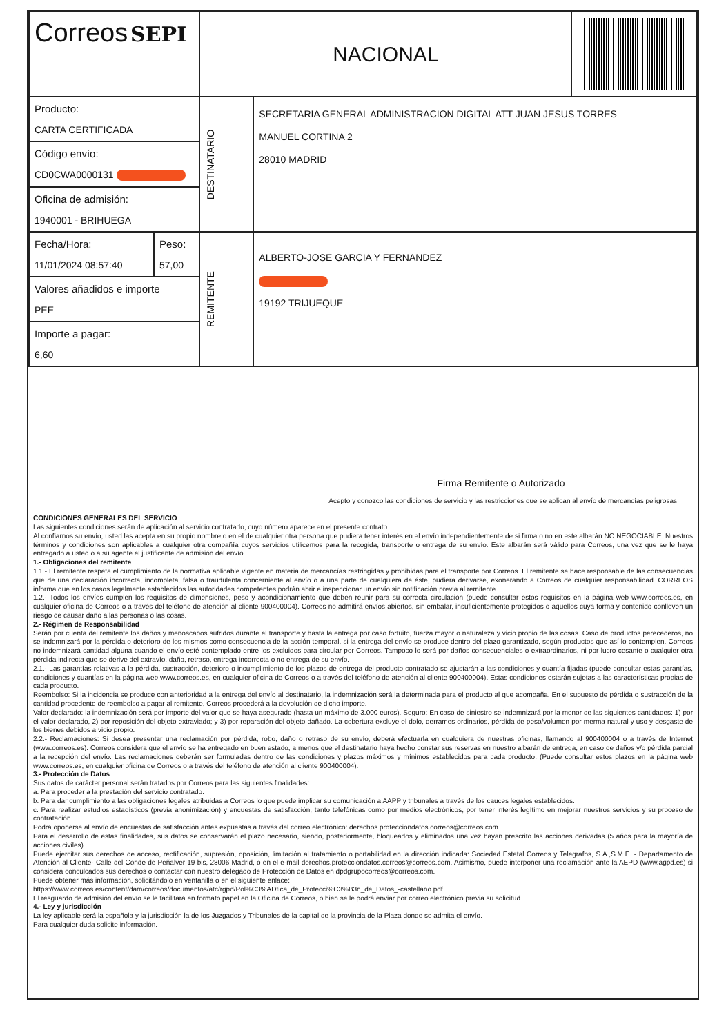| Correos SEPI | | NACIONAL | | |
| Producto: CARTA CERTIFICADA | | DESTINATARIO | SECRETARIA GENERAL ADMINISTRACION DIGITAL ATT JUAN JESUS TORRES MANUEL CORTINA 2 28010 MADRID | |
| Código envío: CD0CWA0000131 | | | | |
| Oficina de admisión: 1940001 - BRIHUEGA | | | | |
| Fecha/Hora: 11/01/2024 08:57:40 | Peso: 57,00 | REMITENTE | ALBERTO-JOSE GARCIA Y FERNANDEZ 19192 TRIJUEQUE | |
| Valores añadidos e importe PEE | | | | |
| Importe a pagar: 6,60 | | | | |
Firma Remitente o Autorizado
Acepto y conozco las condiciones de servicio y las restricciones que se aplican al envío de mercancías peligrosas
CONDICIONES GENERALES DEL SERVICIO
Las siguientes condiciones serán de aplicación al servicio contratado, cuyo número aparece en el presente contrato.
Al confiarnos su envío, usted las acepta en su propio nombre o en el de cualquier otra persona que pudiera tener interés en el envío independientemente de si firma o no en este albarán NO NEGOCIABLE. Nuestros términos y condiciones son aplicables a cualquier otra compañía cuyos servicios utilicemos para la recogida, transporte o entrega de su envío. Este albarán será válido para Correos, una vez que se le haya entregado a usted o a su agente el justificante de admisión del envío.
1.- Obligaciones del remitente
1.1.- El remitente respeta el cumplimiento de la normativa aplicable vigente en materia de mercancías restringidas y prohibidas para el transporte por Correos. El remitente se hace responsable de las consecuencias que de una declaración incorrecta, incompleta, falsa o fraudulenta concerniente al envío o a una parte de cualquiera de éste, pudiera derivarse, exonerando a Correos de cualquier responsabilidad. CORREOS informa que en los casos legalmente establecidos las autoridades competentes podrán abrir e inspeccionar un envío sin notificación previa al remitente.
1.2.- Todos los envíos cumplen los requisitos de dimensiones, peso y acondicionamiento que deben reunir para su correcta circulación (puede consultar estos requisitos en la página web www.correos.es, en cualquier oficina de Correos o a través del teléfono de atención al cliente 900400004). Correos no admitirá envíos abiertos, sin embalar, insuficientemente protegidos o aquellos cuya forma y contenido conlleven un riesgo de causar daño a las personas o las cosas.
2.- Régimen de Responsabilidad
Serán por cuenta del remitente los daños y menoscabos sufridos durante el transporte y hasta la entrega por caso fortuito, fuerza mayor o naturaleza y vicio propio de las cosas. Caso de productos perecederos, no se indemnizará por la pérdida o deterioro de los mismos como consecuencia de la acción temporal, si la entrega del envío se produce dentro del plazo garantizado, según productos que así lo contemplen. Correos no indemnizará cantidad alguna cuando el envío esté contemplado entre los excluidos para circular por Correos. Tampoco lo será por daños consecuenciales o extraordinarios, ni por lucro cesante o cualquier otra pérdida indirecta que se derive del extravío, daño, retraso, entrega incorrecta o no entrega de su envío.
2.1.- Las garantías relativas a la pérdida, sustracción, deterioro o incumplimiento de los plazos de entrega del producto contratado se ajustarán a las condiciones y cuantía fijadas (puede consultar estas garantías, condiciones y cuantías en la página web www.correos.es, en cualquier oficina de Correos o a través del teléfono de atención al cliente 900400004). Estas condiciones estarán sujetas a las características propias de cada producto.
Reembolso: Si la incidencia se produce con anterioridad a la entrega del envío al destinatario, la indemnización será la determinada para el producto al que acompaña. En el supuesto de pérdida o sustracción de la cantidad procedente de reembolso a pagar al remitente, Correos procederá a la devolución de dicho importe.
Valor declarado: la indemnización será por importe del valor que se haya asegurado (hasta un máximo de 3.000 euros). Seguro: En caso de siniestro se indemnizará por la menor de las siguientes cantidades: 1) por el valor declarado, 2) por reposición del objeto extraviado; y 3) por reparación del objeto dañado. La cobertura excluye el dolo, derrames ordinarios, pérdida de peso/volumen por merma natural y uso y desgaste de los bienes debidos a vicio propio.
2.2.- Reclamaciones: Si desea presentar una reclamación por pérdida, robo, daño o retraso de su envío, deberá efectuarla en cualquiera de nuestras oficinas, llamando al 900400004 o a través de Internet (www.correos.es). Correos considera que el envío se ha entregado en buen estado, a menos que el destinatario haya hecho constar sus reservas en nuestro albarán de entrega, en caso de daños y/o pérdida parcial a la recepción del envío. Las reclamaciones deberán ser formuladas dentro de las condiciones y plazos máximos y mínimos establecidos para cada producto. (Puede consultar estos plazos en la página web www.correos.es, en cualquier oficina de Correos o a través del teléfono de atención al cliente 900400004).
3.- Protección de Datos
Sus datos de carácter personal serán tratados por Correos para las siguientes finalidades:
a. Para proceder a la prestación del servicio contratado.
b. Para dar cumplimiento a las obligaciones legales atribuidas a Correos lo que puede implicar su comunicación a AAPP y tribunales a través de los cauces legales establecidos.
c. Para realizar estudios estadísticos (previa anonimización) y encuestas de satisfacción, tanto telefónicas como por medios electrónicos, por tener interés legítimo en mejorar nuestros servicios y su proceso de contratación.
Podrá oponerse al envío de encuestas de satisfacción antes expuestas a través del correo electrónico: derechos.protecciondatos.correos@correos.com
Para el desarrollo de estas finalidades, sus datos se conservarán el plazo necesario, siendo, posteriormente, bloqueados y eliminados una vez hayan prescrito las acciones derivadas (5 años para la mayoría de acciones civiles).
Puede ejercitar sus derechos de acceso, rectificación, supresión, oposición, limitación al tratamiento o portabilidad en la dirección indicada: Sociedad Estatal Correos y Telegrafos, S.A.,S.M.E. - Departamento de Atención al Cliente- Calle del Conde de Peñalver 19 bis, 28006 Madrid, o en el e-mail derechos.protecciondatos.correos@correos.com. Asimismo, puede interponer una reclamación ante la AEPD (www.agpd.es) si considera conculcados sus derechos o contactar con nuestro delegado de Protección de Datos en dpdgrupocorreos@correos.com.
Puede obtener más información, solicitándolo en ventanilla o en el siguiente enlace:
https://www.correos.es/content/dam/correos/documentos/atc/rgpd/Pol%C3%ADtica_de_Protecci%C3%B3n_de_Datos_-castellano.pdf
El resguardo de admisión del envío se le facilitará en formato papel en la Oficina de Correos, o bien se le podrá enviar por correo electrónico previa su solicitud.
4.- Ley y jurisdicción
La ley aplicable será la española y la jurisdicción la de los Juzgados y Tribunales de la capital de la provincia de la Plaza donde se admita el envío.
Para cualquier duda solicite información.